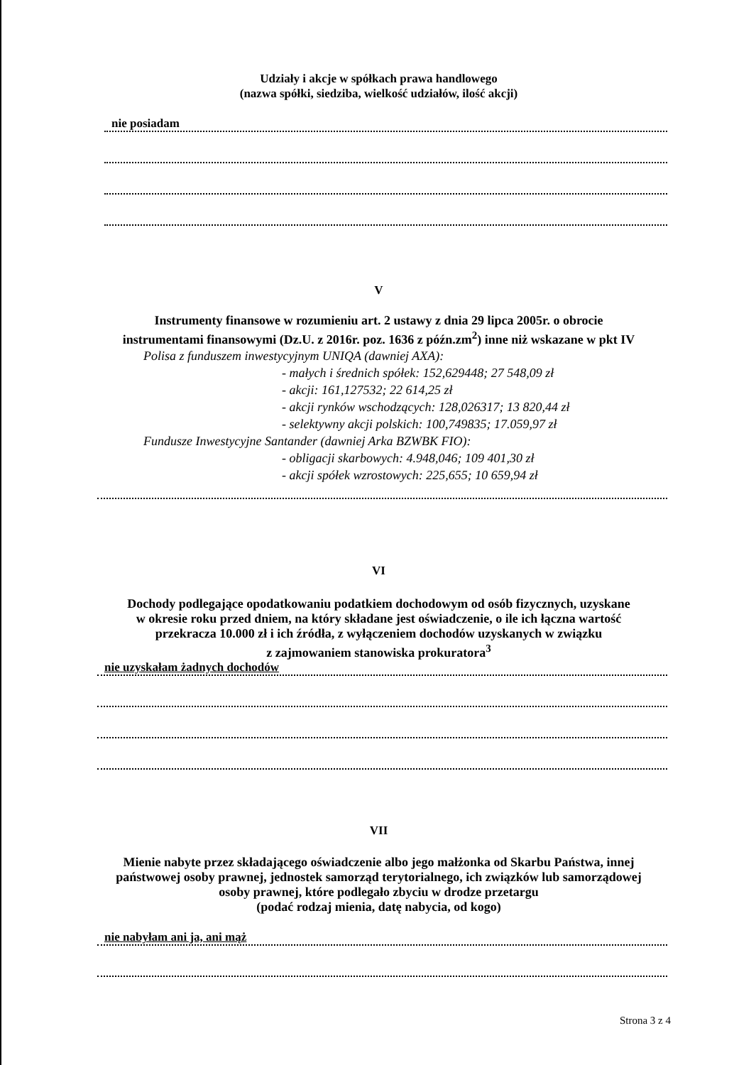Udziały i akcje w spółkach prawa handlowego
(nazwa spółki, siedziba, wielkość udziałów, ilość akcji)
nie posiadam
V
Instrumenty finansowe w rozumieniu art. 2 ustawy z dnia 29 lipca 2005r. o obrocie
instrumentami finansowymi (Dz.U. z 2016r. poz. 1636 z późn.zm<sup>2</sup>) inne niż wskazane w pkt IV
Polisa z funduszem inwestycyjnym UNIQA (dawniej AXA):
- małych i średnich spółek: 152,629448; 27 548,09 zł
- akcji: 161,127532; 22 614,25 zł
- akcji rynków wschodzących: 128,026317; 13 820,44 zł
- selektywny akcji polskich: 100,749835; 17.059,97 zł
Fundusze Inwestycyjne Santander (dawniej Arka BZWBK FIO):
- obligacji skarbowych: 4.948,046; 109 401,30 zł
- akcji spółek wzrostowych: 225,655; 10 659,94 zł
VI
Dochody podlegające opodatkowaniu podatkiem dochodowym od osób fizycznych, uzyskane
w okresie roku przed dniem, na który składane jest oświadczenie, o ile ich łączna wartość
przekracza 10.000 zł i ich źródła, z wyłączeniem dochodów uzyskanych w związku
z zajmowaniem stanowiska prokuratora<sup>3</sup>
nie uzyskałam żadnych dochodów
VII
Mienie nabyte przez składającego oświadczenie albo jego małżonka od Skarbu Państwa, innej
państwowej osoby prawnej, jednostek samorząd terytorialnego, ich związków lub samorządowej
osoby prawnej, które podlegało zbyciu w drodze przetargu
(podać rodzaj mienia, datę nabycia, od kogo)
nie nabyłam ani ja, ani mąż
Strona 3 z 4